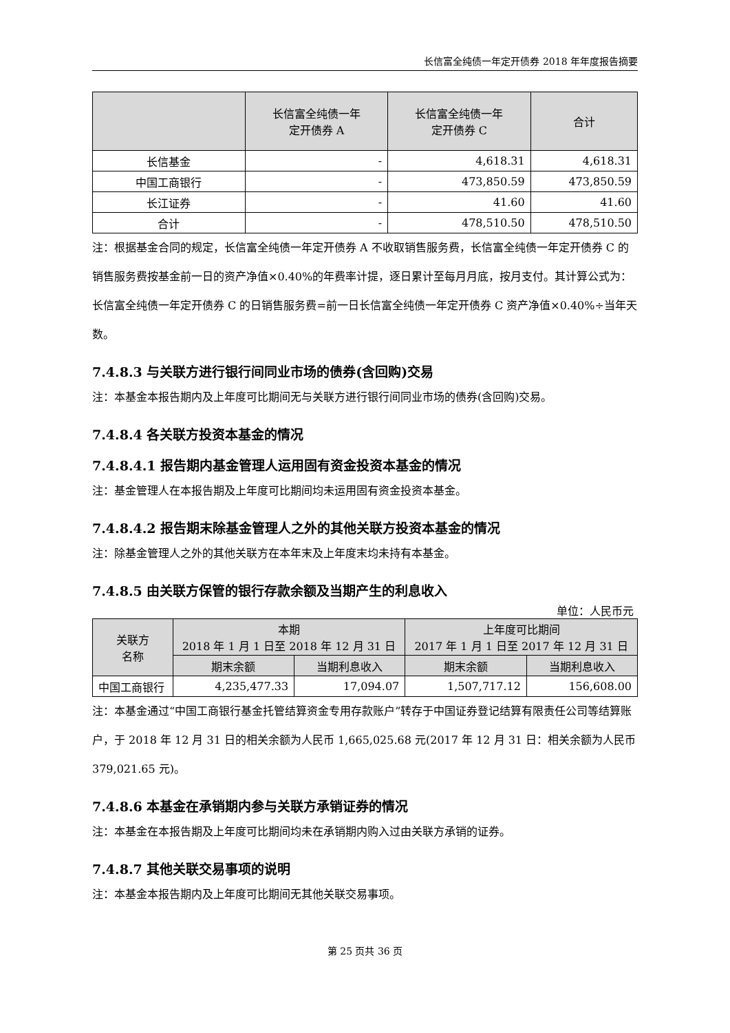长信富全纯债一年定开债券 2018 年年度报告摘要
| | 长信富全纯债一年 定开债券 A | 长信富全纯债一年 定开债券 C | 合计 |
| --- | --- | --- | --- |
| 长信基金 | - | 4,618.31 | 4,618.31 |
| 中国工商银行 | - | 473,850.59 | 473,850.59 |
| 长江证券 | - | 41.60 | 41.60 |
| 合计 | - | 478,510.50 | 478,510.50 |
注：根据基金合同的规定，长信富全纯债一年定开债券 A 不收取销售服务费，长信富全纯债一年定开债券 C 的销售服务费按基金前一日的资产净值×0.40%的年费率计提，逐日累计至每月月底，按月支付。其计算公式为：长信富全纯债一年定开债券 C 的日销售服务费=前一日长信富全纯债一年定开债券 C 资产净值×0.40%÷当年天数。
7.4.8.3 与关联方进行银行间同业市场的债券(含回购)交易
注：本基金本报告期内及上年度可比期间无与关联方进行银行间同业市场的债券(含回购)交易。
7.4.8.4 各关联方投资本基金的情况
7.4.8.4.1 报告期内基金管理人运用固有资金投资本基金的情况
注：基金管理人在本报告期及上年度可比期间均未运用固有资金投资本基金。
7.4.8.4.2 报告期末除基金管理人之外的其他关联方投资本基金的情况
注：除基金管理人之外的其他关联方在本年末及上年度末均未持有本基金。
7.4.8.5 由关联方保管的银行存款余额及当期产生的利息收入
单位：人民币元
| 关联方 名称 | 本期 2018 年 1 月 1 日至 2018 年 12 月 31 日 | | 上年度可比期间 2017 年 1 月 1 日至 2017 年 12 月 31 日 | |
| --- | --- | --- | --- | --- |
| | 期末余额 | 当期利息收入 | 期末余额 | 当期利息收入 |
| 中国工商银行 | 4,235,477.33 | 17,094.07 | 1,507,717.12 | 156,608.00 |
注：本基金通过“中国工商银行基金托管结算资金专用存款账户”转存于中国证券登记结算有限责任公司等结算账户，于 2018 年 12 月 31 日的相关余额为人民币 1,665,025.68 元(2017 年 12 月 31 日：相关余额为人民币 379,021.65 元)。
7.4.8.6 本基金在承销期内参与关联方承销证券的情况
注：本基金在本报告期及上年度可比期间均未在承销期内购入过由关联方承销的证券。
7.4.8.7 其他关联交易事项的说明
注：本基金本报告期内及上年度可比期间无其他关联交易事项。
第 25 页共 36 页